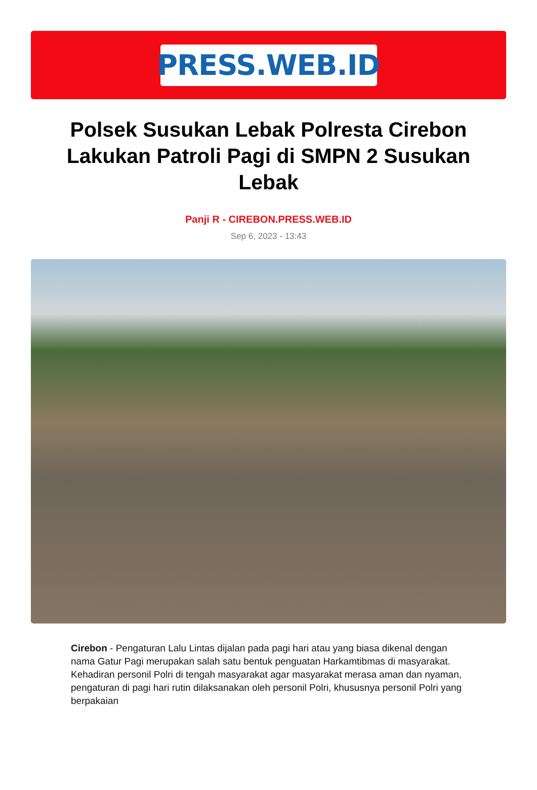PRESS.WEB.ID
Polsek Susukan Lebak Polresta Cirebon Lakukan Patroli Pagi di SMPN 2 Susukan Lebak
Panji R - CIREBON.PRESS.WEB.ID
Sep 6, 2023 - 13:43
Cirebon - Pengaturan Lalu Lintas dijalan pada pagi hari atau yang biasa dikenal dengan nama Gatur Pagi merupakan salah satu bentuk penguatan Harkamtibmas di masyarakat. Kehadiran personil Polri di tengah masyarakat agar masyarakat merasa aman dan nyaman, pengaturan di pagi hari rutin dilaksanakan oleh personil Polri, khususnya personil Polri yang berpakaian